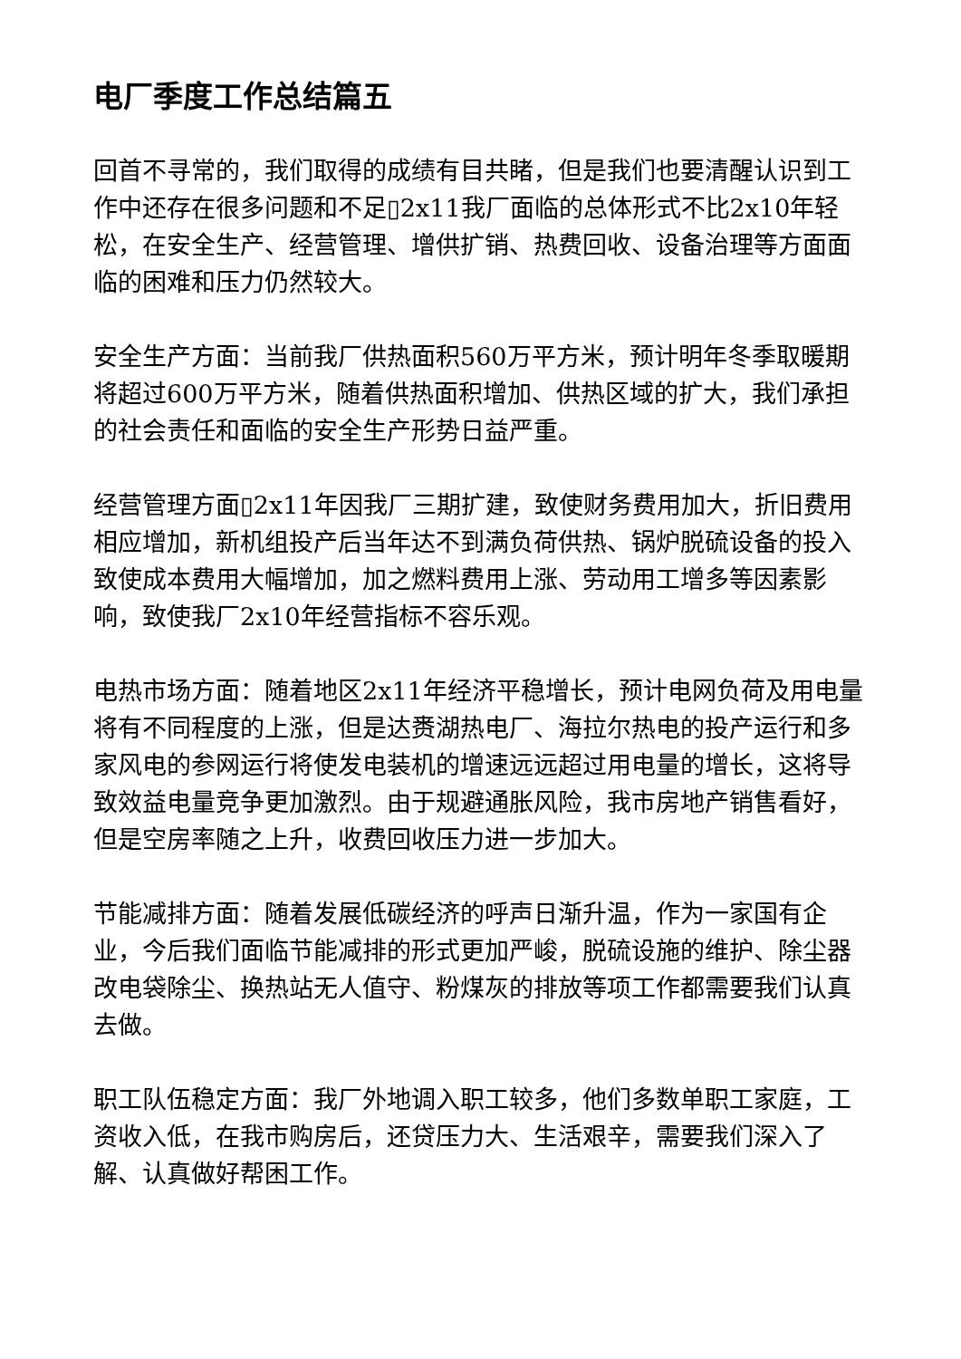电厂季度工作总结篇五
回首不寻常的，我们取得的成绩有目共睹，但是我们也要清醒认识到工作中还存在很多问题和不足▯2x11我厂面临的总体形式不比2x10年轻松，在安全生产、经营管理、增供扩销、热费回收、设备治理等方面面临的困难和压力仍然较大。
安全生产方面：当前我厂供热面积560万平方米，预计明年冬季取暖期将超过600万平方米，随着供热面积增加、供热区域的扩大，我们承担的社会责任和面临的安全生产形势日益严重。
经营管理方面▯2x11年因我厂三期扩建，致使财务费用加大，折旧费用相应增加，新机组投产后当年达不到满负荷供热、锅炉脱硫设备的投入致使成本费用大幅增加，加之燃料费用上涨、劳动用工增多等因素影响，致使我厂2x10年经营指标不容乐观。
电热市场方面：随着地区2x11年经济平稳增长，预计电网负荷及用电量将有不同程度的上涨，但是达赉湖热电厂、海拉尔热电的投产运行和多家风电的参网运行将使发电装机的增速远远超过用电量的增长，这将导致效益电量竞争更加激烈。由于规避通胀风险，我市房地产销售看好，但是空房率随之上升，收费回收压力进一步加大。
节能减排方面：随着发展低碳经济的呼声日渐升温，作为一家国有企业，今后我们面临节能减排的形式更加严峻，脱硫设施的维护、除尘器改电袋除尘、换热站无人值守、粉煤灰的排放等项工作都需要我们认真去做。
职工队伍稳定方面：我厂外地调入职工较多，他们多数单职工家庭，工资收入低，在我市购房后，还贷压力大、生活艰辛，需要我们深入了解、认真做好帮困工作。